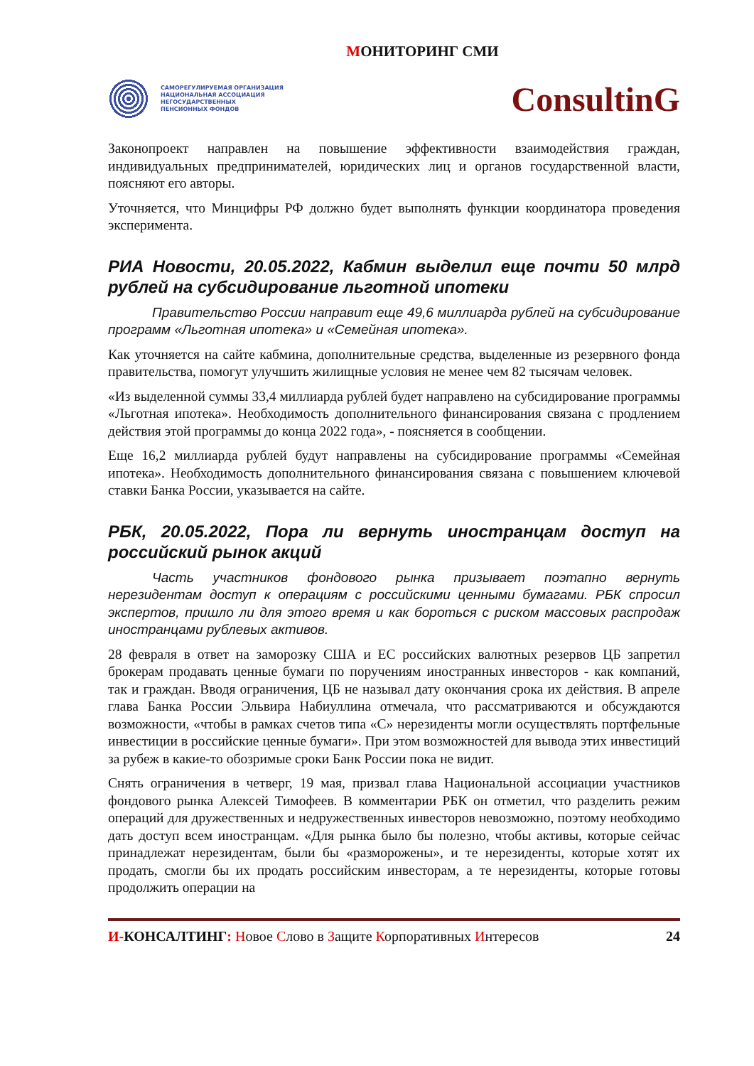МОНИТОРИНГ СМИ
САМОРЕГУЛИРУЕМАЯ ОРГАНИЗАЦИЯ
НАЦИОНАЛЬНАЯ АССОЦИАЦИЯ
НЕГОСУДАРСТВЕННЫХ
ПЕНСИОННЫХ ФОНДОВ
ConsultinG
Законопроект направлен на повышение эффективности взаимодействия граждан, индивидуальных предпринимателей, юридических лиц и органов государственной власти, поясняют его авторы.
Уточняется, что Минцифры РФ должно будет выполнять функции координатора проведения эксперимента.
РИА Новости, 20.05.2022, Кабмин выделил еще почти 50 млрд рублей на субсидирование льготной ипотеки
Правительство России направит еще 49,6 миллиарда рублей на субсидирование программ «Льготная ипотека» и «Семейная ипотека».
Как уточняется на сайте кабмина, дополнительные средства, выделенные из резервного фонда правительства, помогут улучшить жилищные условия не менее чем 82 тысячам человек.
«Из выделенной суммы 33,4 миллиарда рублей будет направлено на субсидирование программы «Льготная ипотека». Необходимость дополнительного финансирования связана с продлением действия этой программы до конца 2022 года», - поясняется в сообщении.
Еще 16,2 миллиарда рублей будут направлены на субсидирование программы «Семейная ипотека». Необходимость дополнительного финансирования связана с повышением ключевой ставки Банка России, указывается на сайте.
РБК, 20.05.2022, Пора ли вернуть иностранцам доступ на российский рынок акций
Часть участников фондового рынка призывает поэтапно вернуть нерезидентам доступ к операциям с российскими ценными бумагами. РБК спросил экспертов, пришло ли для этого время и как бороться с риском массовых распродаж иностранцами рублевых активов.
28 февраля в ответ на заморозку США и ЕС российских валютных резервов ЦБ запретил брокерам продавать ценные бумаги по поручениям иностранных инвесторов - как компаний, так и граждан. Вводя ограничения, ЦБ не называл дату окончания срока их действия. В апреле глава Банка России Эльвира Набиуллина отмечала, что рассматриваются и обсуждаются возможности, «чтобы в рамках счетов типа «С» нерезиденты могли осуществлять портфельные инвестиции в российские ценные бумаги». При этом возможностей для вывода этих инвестиций за рубеж в какие-то обозримые сроки Банк России пока не видит.
Снять ограничения в четверг, 19 мая, призвал глава Национальной ассоциации участников фондового рынка Алексей Тимофеев. В комментарии РБК он отметил, что разделить режим операций для дружественных и недружественных инвесторов невозможно, поэтому необходимо дать доступ всем иностранцам. «Для рынка было бы полезно, чтобы активы, которые сейчас принадлежат нерезидентам, были бы «разморожены», и те нерезиденты, которые хотят их продать, смогли бы их продать российским инвесторам, а те нерезиденты, которые готовы продолжить операции на
И-КОНСАЛТИНГ: Новое Слово в Защите Корпоративных Интересов
24